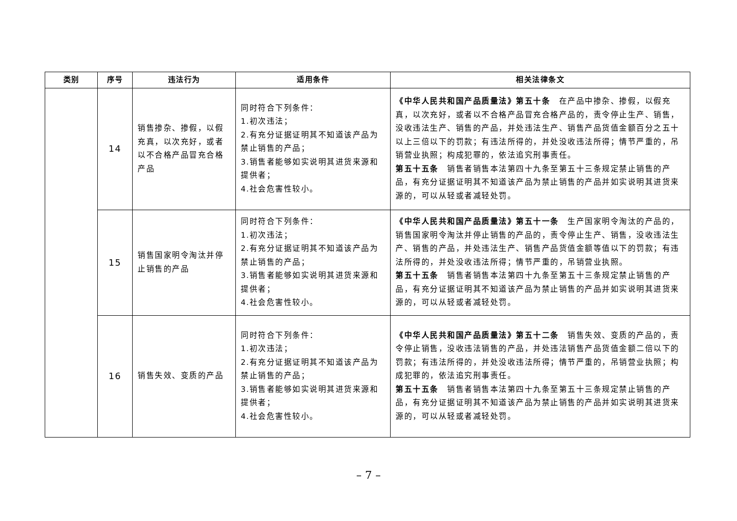| 类别 | 序号 | 违法行为 | 适用条件 | 相关法律条文 |
| --- | --- | --- | --- | --- |
| | 14 | 销售掺杂、掺假，以假充真，以次充好，或者以不合格产品冒充合格产品 | 同时符合下列条件： 1.初次违法； 2.有充分证据证明其不知道该产品为禁止销售的产品； 3.销售者能够如实说明其进货来源和提供者； 4.社会危害性较小。 | 《中华人民共和国产品质量法》第五十条 在产品中掺杂、掺假，以假充真，以次充好，或者以不合格产品冒充合格产品的，责令停止生产、销售，没收违法生产、销售的产品，并处违法生产、销售产品货值金额百分之五十以上三倍以下的罚款；有违法所得的，并处没收违法所得；情节严重的，吊销营业执照；构成犯罪的，依法追究刑事责任。 第五十五条 销售者销售本法第四十九条至第五十三条规定禁止销售的产品，有充分证据证明其不知道该产品为禁止销售的产品并如实说明其进货来源的，可以从轻或者减轻处罚。 |
| | 15 | 销售国家明令淘汰并停止销售的产品 | 同时符合下列条件： 1.初次违法； 2.有充分证据证明其不知道该产品为禁止销售的产品； 3.销售者能够如实说明其进货来源和提供者； 4.社会危害性较小。 | 《中华人民共和国产品质量法》第五十一条 生产国家明令淘汰的产品的，销售国家明令淘汰并停止销售的产品的，责令停止生产、销售，没收违法生产、销售的产品，并处违法生产、销售产品货值金额等值以下的罚款；有违法所得的，并处没收违法所得；情节严重的，吊销营业执照。 第五十五条 销售者销售本法第四十九条至第五十三条规定禁止销售的产品，有充分证据证明其不知道该产品为禁止销售的产品并如实说明其进货来源的，可以从轻或者减轻处罚。 |
| | 16 | 销售失效、变质的产品 | 同时符合下列条件： 1.初次违法； 2.有充分证据证明其不知道该产品为禁止销售的产品； 3.销售者能够如实说明其进货来源和提供者； 4.社会危害性较小。 | 《中华人民共和国产品质量法》第五十二条 销售失效、变质的产品的，责令停止销售，没收违法销售的产品，并处违法销售产品货值金额二倍以下的罚款；有违法所得的，并处没收违法所得；情节严重的，吊销营业执照；构成犯罪的，依法追究刑事责任。 第五十五条 销售者销售本法第四十九条至第五十三条规定禁止销售的产品，有充分证据证明其不知道该产品为禁止销售的产品并如实说明其进货来源的，可以从轻或者减轻处罚。 |
– 7 –